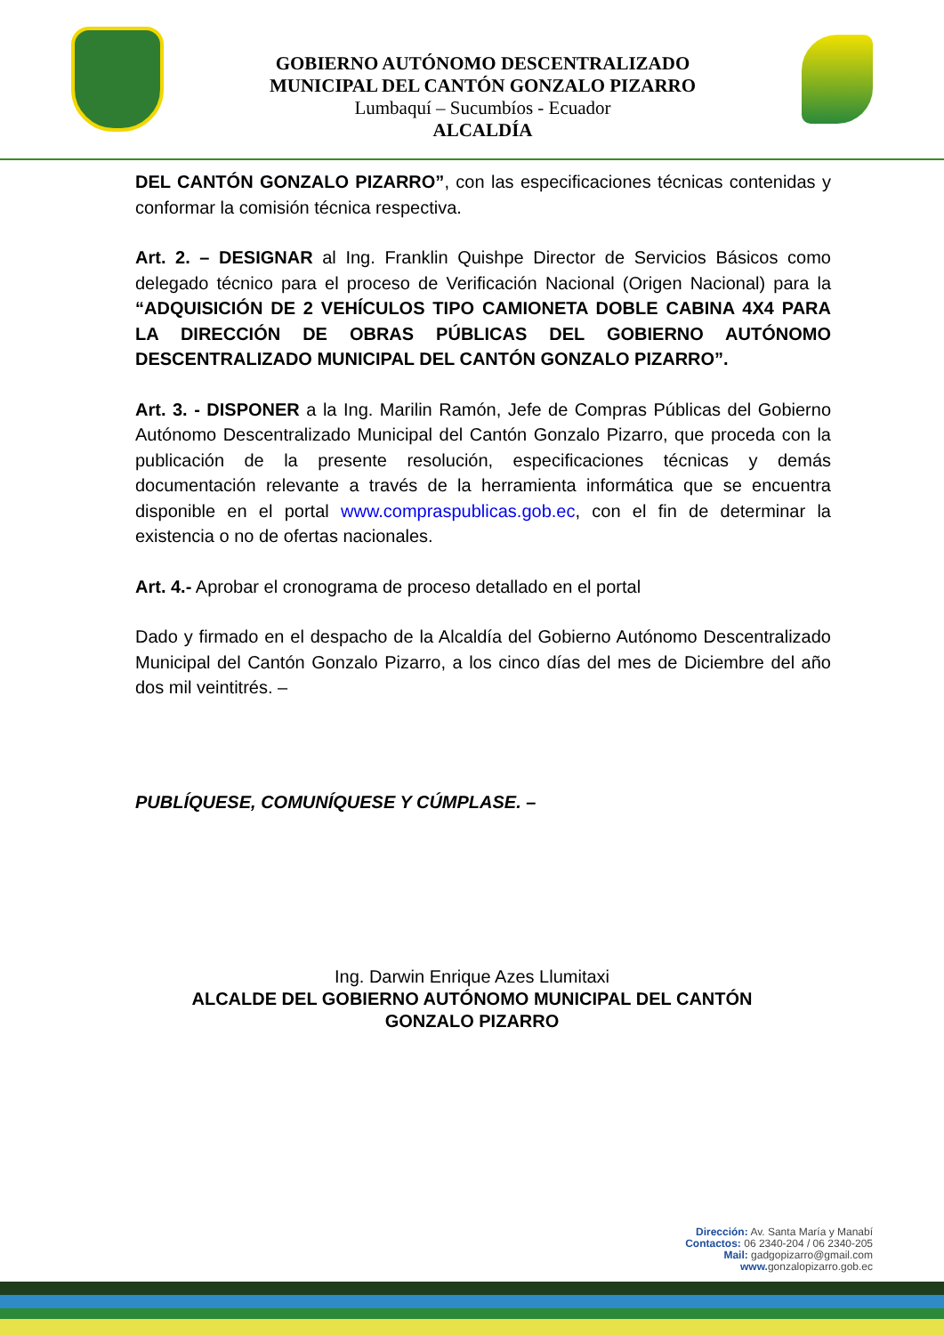GOBIERNO AUTÓNOMO DESCENTRALIZADO
MUNICIPAL DEL CANTÓN GONZALO PIZARRO
Lumbaquí – Sucumbíos - Ecuador
ALCALDÍA
DEL CANTÓN GONZALO PIZARRO”, con las especificaciones técnicas contenidas y conformar la comisión técnica respectiva.
Art. 2. – DESIGNAR al Ing. Franklin Quishpe Director de Servicios Básicos como delegado técnico para el proceso de Verificación Nacional (Origen Nacional) para la “ADQUISICIÓN DE 2 VEHÍCULOS TIPO CAMIONETA DOBLE CABINA 4X4 PARA LA DIRECCIÓN DE OBRAS PÚBLICAS DEL GOBIERNO AUTÓNOMO DESCENTRALIZADO MUNICIPAL DEL CANTÓN GONZALO PIZARRO”.
Art. 3. - DISPONER a la Ing. Marilin Ramón, Jefe de Compras Públicas del Gobierno Autónomo Descentralizado Municipal del Cantón Gonzalo Pizarro, que proceda con la publicación de la presente resolución, especificaciones técnicas y demás documentación relevante a través de la herramienta informática que se encuentra disponible en el portal www.compraspublicas.gob.ec, con el fin de determinar la existencia o no de ofertas nacionales.
Art. 4.- Aprobar el cronograma de proceso detallado en el portal
Dado y firmado en el despacho de la Alcaldía del Gobierno Autónomo Descentralizado Municipal del Cantón Gonzalo Pizarro, a los cinco días del mes de Diciembre del año dos mil veintitrés. –
PUBLÍQUESE, COMUNÍQUESE Y CÚMPLASE. –
Ing. Darwin Enrique Azes Llumitaxi
ALCALDE DEL GOBIERNO AUTÓNOMO MUNICIPAL DEL CANTÓN
GONZALO PIZARRO
Dirección: Av. Santa María y Manabí
Contactos: 06 2340-204 / 06 2340-205
Mail: gadgopizarro@gmail.com
www. gonzalopizarro.gob.ec